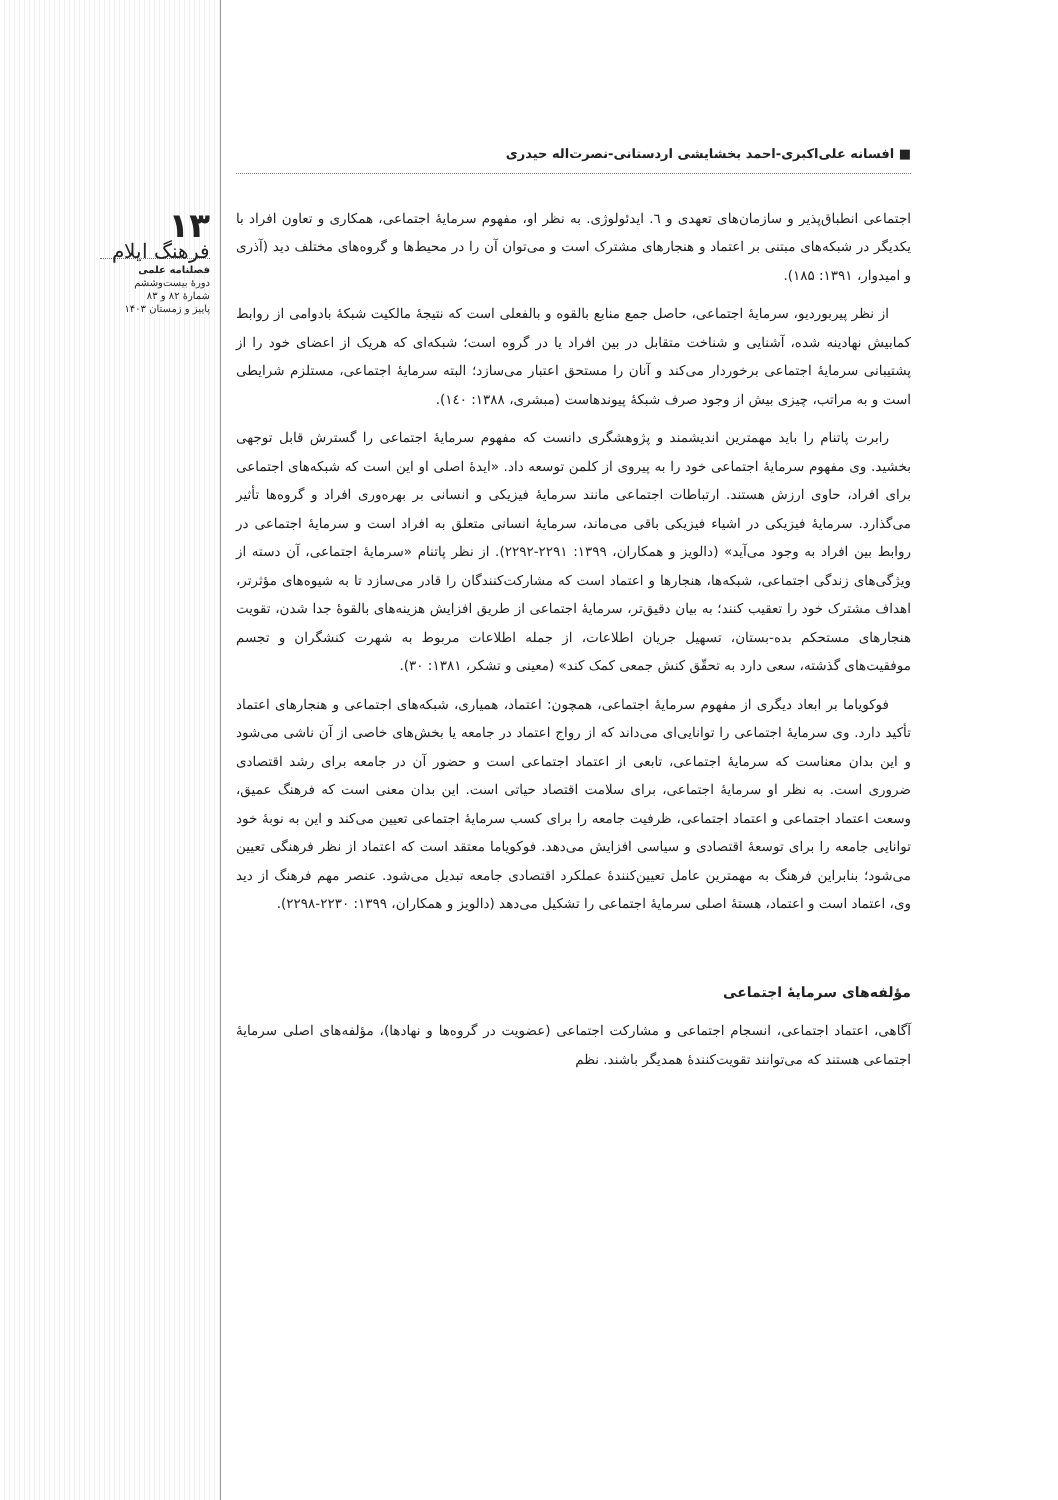۱۳
فرهنگ ایلام
فصلنامه علمی
دورهٔ بیست‌وششم
شمارهٔ ۸۲ و ۸۳
پاییز و زمستان ۱۴۰۳
■ افسانه علی‌اکبری-احمد بخشایشی اردستانی-نصرت‌اله حیدری
اجتماعی انطباق‌پذیر و سازمان‌های تعهدی و ٦. ایدئولوژی. به نظر او، مفهوم سرمایهٔ اجتماعی، همکاری و تعاون افراد با یکدیگر در شبکه‌های مبتنی بر اعتماد و هنجارهای مشترک است و می‌توان آن را در محیط‌ها و گروه‌های مختلف دید (آذری و امیدوار، ۱۳۹۱: ۱۸۵).
از نظر پیربوردیو، سرمایهٔ اجتماعی، حاصل جمع منابع بالقوه و بالفعلی است که نتیجهٔ مالکیت شبکهٔ بادوامی از روابط کمابیش نهادینه شده، آشنایی و شناخت متقابل در بین افراد یا در گروه است؛ شبکه‌ای که هریک از اعضای خود را از پشتیبانی سرمایهٔ اجتماعی برخوردار می‌کند و آنان را مستحق اعتبار می‌سازد؛ البته سرمایهٔ اجتماعی، مستلزم شرایطی است و به مراتب، چیزی بیش از وجود صرف شبکهٔ پیوندهاست (مبشری، ۱۳۸۸: ۱٤٠).
رابرت پاتنام را باید مهمترین اندیشمند و پژوهشگری دانست که مفهوم سرمایهٔ اجتماعی را گسترش قابل توجهی بخشید. وی مفهوم سرمایهٔ اجتماعی خود را به پیروی از کلمن توسعه داد. «ایدهٔ اصلی او این است که شبکه‌های اجتماعی برای افراد، حاوی ارزش هستند. ارتباطات اجتماعی مانند سرمایهٔ فیزیکی و انسانی بر بهره‌وری افراد و گروه‌ها تأثیر می‌گذارد. سرمایهٔ فیزیکی در اشیاء فیزیکی باقی می‌ماند، سرمایهٔ انسانی متعلق به افراد است و سرمایهٔ اجتماعی در روابط بین افراد به وجود می‌آید» (دالویز و همکاران، ۱۳۹۹: ۲۲۹۱-۲۲۹۲). از نظر پاتنام «سرمایهٔ اجتماعی، آن دسته از ویژگی‌های زندگی اجتماعی، شبکه‌ها، هنجارها و اعتماد است که مشارکت‌کنندگان را قادر می‌سازد تا به شیوه‌های مؤثرتر، اهداف مشترک خود را تعقیب کنند؛ به بیان دقیق‌تر، سرمایهٔ اجتماعی از طریق افزایش هزینه‌های بالقوهٔ جدا شدن، تقویت هنجارهای مستحکم بده-بستان، تسهیل جریان اطلاعات، از جمله اطلاعات مربوط به شهرت کنشگران و تجسم موفقیت‌های گذشته، سعی دارد به تحقّق کنش جمعی کمک کند» (معینی و تشکر، ۱۳۸۱: ۳۰).
فوکویاما بر ابعاد دیگری از مفهوم سرمایهٔ اجتماعی، همچون: اعتماد، همیاری، شبکه‌های اجتماعی و هنجارهای اعتماد تأکید دارد. وی سرمایهٔ اجتماعی را توانایی‌ای می‌داند که از رواج اعتماد در جامعه یا بخش‌های خاصی از آن ناشی می‌شود و این بدان معناست که سرمایهٔ اجتماعی، تابعی از اعتماد اجتماعی است و حضور آن در جامعه برای رشد اقتصادی ضروری است. به نظر او سرمایهٔ اجتماعی، برای سلامت اقتصاد حیاتی است. این بدان معنی است که فرهنگ عمیق، وسعت اعتماد اجتماعی و اعتماد اجتماعی، ظرفیت جامعه را برای کسب سرمایهٔ اجتماعی تعیین می‌کند و این به نوبهٔ خود توانایی جامعه را برای توسعهٔ اقتصادی و سیاسی افزایش می‌دهد. فوکویاما معتقد است که اعتماد از نظر فرهنگی تعیین می‌شود؛ بنابراین فرهنگ به مهمترین عامل تعیین‌کنندهٔ عملکرد اقتصادی جامعه تبدیل می‌شود. عنصر مهم فرهنگ از دید وی، اعتماد است و اعتماد، هستهٔ اصلی سرمایهٔ اجتماعی را تشکیل می‌دهد (دالویز و همکاران، ۱۳۹۹: ۲۲۳۰-۲۲۹۸).
مؤلفه‌های سرمایهٔ اجتماعی
آگاهی، اعتماد اجتماعی، انسجام اجتماعی و مشارکت اجتماعی (عضویت در گروه‌ها و نهادها)، مؤلفه‌های اصلی سرمایهٔ اجتماعی هستند که می‌توانند تقویت‌کنندهٔ همدیگر باشند. نظم